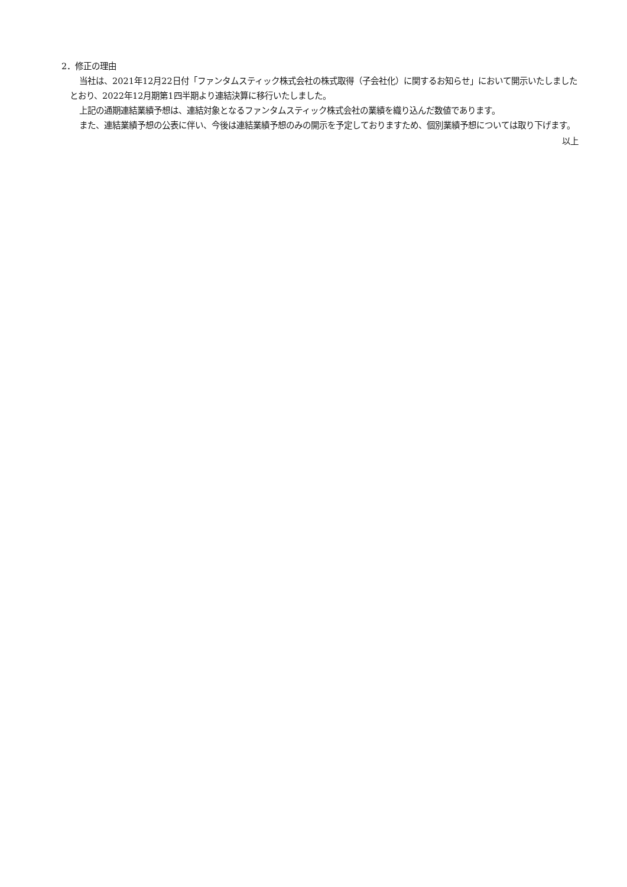2．修正の理由
当社は、2021年12月22日付「ファンタムスティック株式会社の株式取得（子会社化）に関するお知らせ」において開示いたしましたとおり、2022年12月期第1四半期より連結決算に移行いたしました。
上記の通期連結業績予想は、連結対象となるファンタムスティック株式会社の業績を織り込んだ数値であります。
また、連結業績予想の公表に伴い、今後は連結業績予想のみの開示を予定しておりますため、個別業績予想については取り下げます。
以上